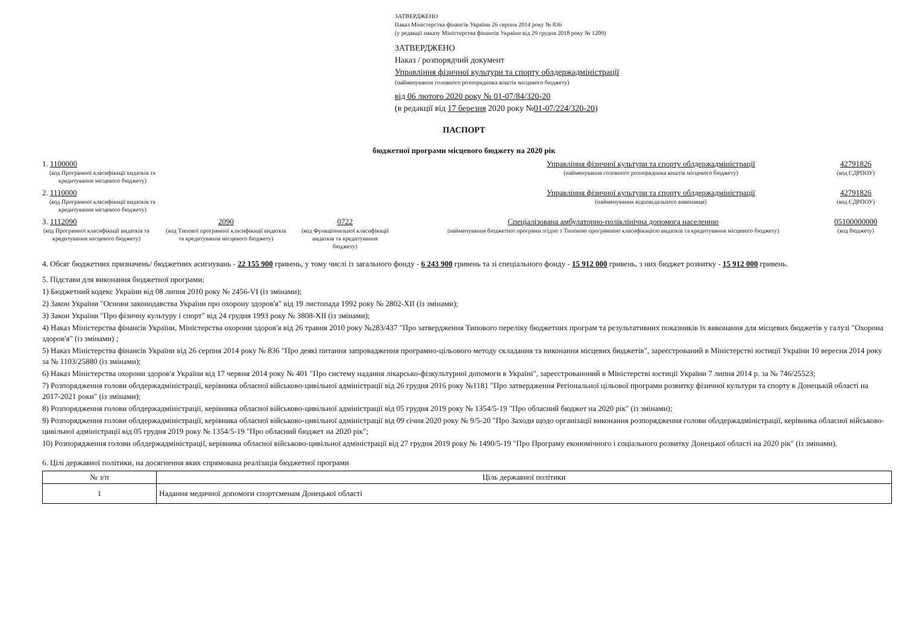ЗАТВЕРДЖЕНО
Наказ Міністерства фінансів України 26 серпня 2014 року № 836
(у редакції наказу Міністерства фінансів України від 29 грудня 2018 року № 1209)
ЗАТВЕРДЖЕНО
Наказ / розпорядчий документ
Управління фізичної культури та спорту облдержадміністрації
(найменування головного розпорядника коштів місцевого бюджету)
від 06 лютого 2020 року № 01-07/84/320-20
(в редакції від 17 березня 2020 року №01-07/224/320-20)
ПАСПОРТ
бюджетної програми місцевого бюджету на 2020 рік
1. 1100000
(код Програмної класифікації видатків та кредитування місцевого бюджету)
Управління фізичної культури та спорту облдержадміністрації
(найменування головного розпорядника коштів місцевого бюджету)
42791826
(код ЄДРПОУ)
2. 1110000
(код Програмної класифікації видатків та кредитування місцевого бюджету)
Управління фізичної культури та спорту облдержадміністрації
(найменування відповідального виконавця)
42791826
(код ЄДРПОУ)
3. 1112090
(код Програмної класифікації видатків та кредитування місцевого бюджету)
2090
(код Типової програмної класифікації видатків та кредитування місцевого бюджету)
0722
(код Функціональної класифікації видатків та кредитування бюджету)
Спеціалізована амбулаторно-поліклінічна допомога населенню
(найменування бюджетної програми згідно з Типовою програмною класифікацією видатків та кредитування місцевого бюджету)
05100000000
(код бюджету)
4. Обсяг бюджетних призначень/ бюджетних асигнувань - 22 155 900 гривень, у тому числі із загального фонду - 6 243 900 гривень та зі спеціального фонду - 15 912 000 гривень, з них бюджет розвитку - 15 912 000 гривень.
5. Підстави для виконання бюджетної програми:
1) Бюджетний кодекс України від 08 липня 2010 року № 2456-VI (із змінами);
2) Закон України "Основи законодавства України про охорону здоров'я" від 19 листопада 1992 року № 2802-XII (із змінами);
3) Закон України "Про фізичну культуру і спорт" від 24 грудня 1993 року № 3808-XII (із змінами);
4) Наказ Міністерства фінансів України, Міністерства охорони здоров'я від 26 травня 2010 року №283/437 "Про затвердження Типового переліку бюджетних програм та результативних показників їх виконання для місцевих бюджетів у галузі "Охорона здоров'я" (із змінами) ;
5) Наказ Міністерства фінансів України від 26 серпня 2014 року № 836 "Про деякі питання запровадження програмно-цільового методу складання та виконання місцевих бюджетів", зареєстрований в Міністерстві юстиції України 10 вересня 2014 року за № 1103/25880 (із змінами);
6) Наказ Міністерства охорони здоров'я України від 17 червня 2014 року № 401 "Про систему надання лікарсько-фізкультурної допомоги в Україні", зареєстрованоний в Міністерстві юстиції України 7 липня 2014 р. за № 746/25523;
7) Розпорядження голови облдержадміністрації, керівника обласної військово-цивільної адміністрації від 26 грудня 2016 року №1181 "Про затвердження Регіональної цільової програми розвитку фізичної культури та спорту в Донецькій області на 2017-2021 роки" (із змінами);
8) Розпорядження голови облдержадміністрації, керівника обласної військово-цивільної адміністрації від 05 грудня 2019 року № 1354/5-19 "Про обласний бюджет на 2020 рік" (із змінами);
9) Розпорядження голови облдержадміністрації, керівника обласної військово-цивільної адміністрації від 09 січня 2020 року № 9/5-20 "Про Заходи щодо організації виконання розпорядження голови облдержадміністрації, керівника обласної військово-цивільної адміністрації від 05 грудня 2019 року № 1354/5-19 "Про обласний бюджет на 2020 рік";
10) Розпорядження голови облдержадміністрації, керівника обласної військово-цивільної адміністрації від 27 грудня 2019 року № 1490/5-19 "Про Програму економічного і соціального розвитку Донецької області на 2020 рік" (із змінами).
6. Цілі державної політики, на досягнення яких спрямована реалізація бюджетної програми
| № з/п | Ціль державної політики |
| --- | --- |
| 1 | Надання медичної допомоги спортсменам Донецької області |